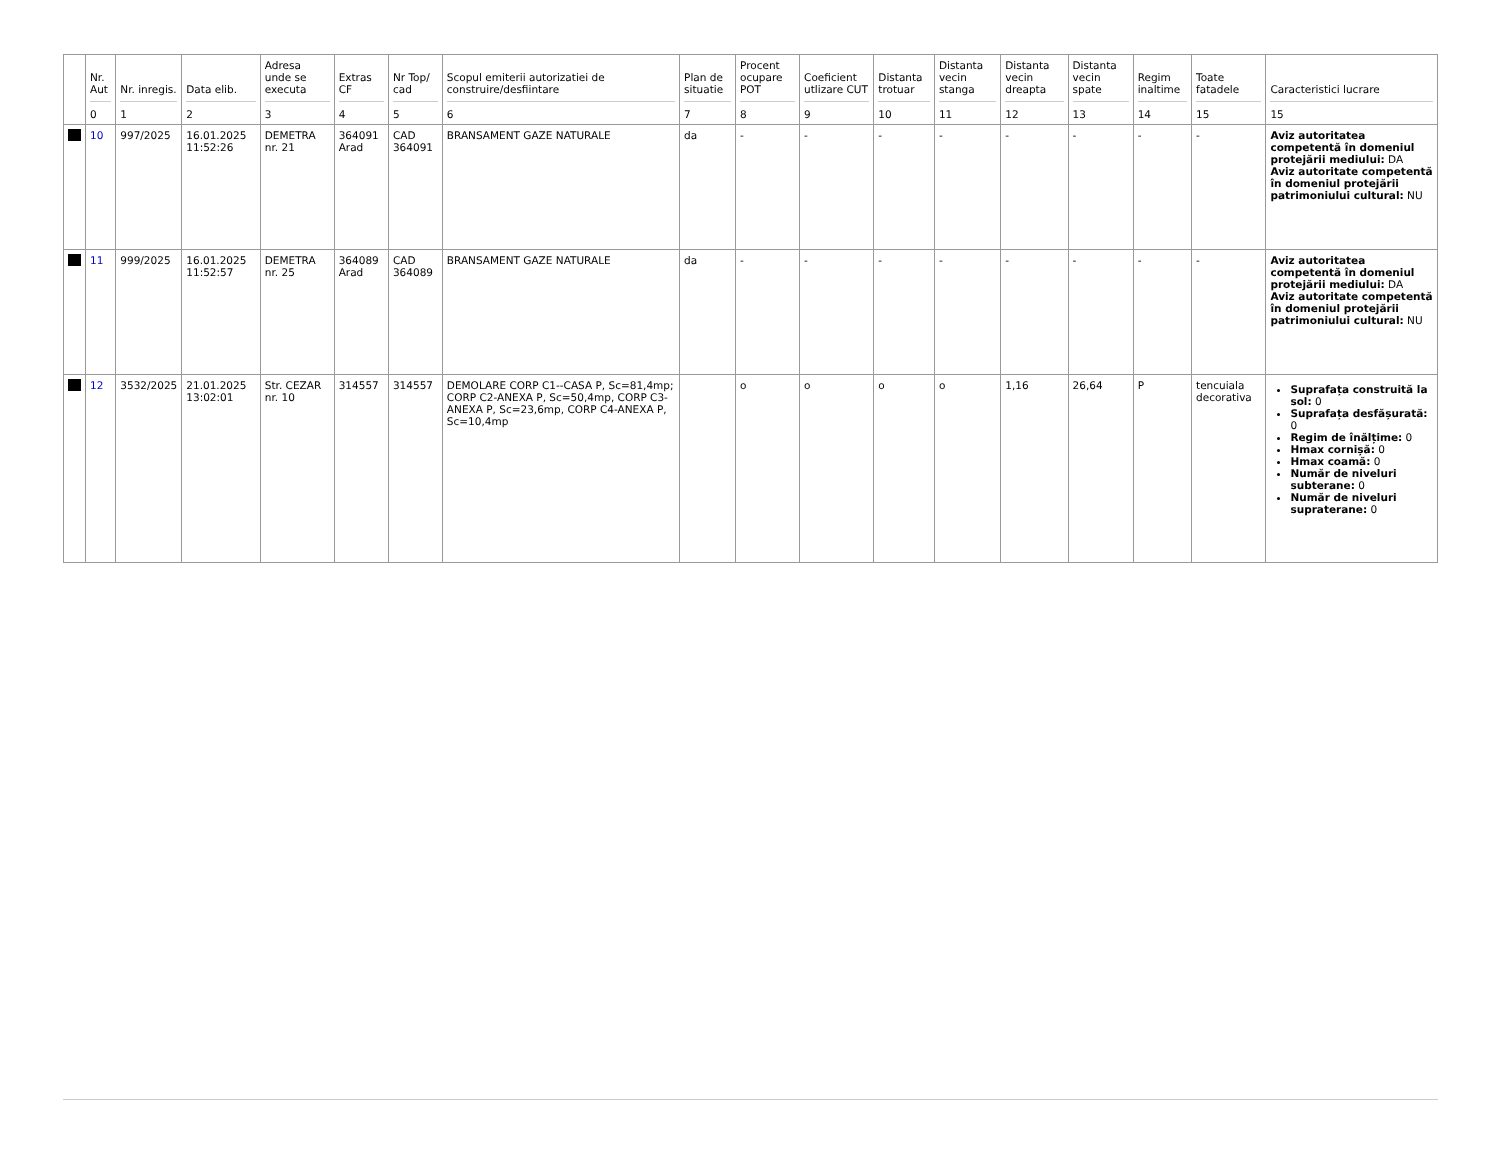| | Nr. Aut 0 | Nr. inregis. 1 | Data elib. 2 | Adresa unde se executa 3 | Extras CF 4 | Nr Top/ cad 5 | Scopul emiterii autorizatiei de construire/desfiintare 6 | Plan de situatie 7 | Procent ocupare POT 8 | Coeficient utlizare CUT 9 | Distanta trotuar 10 | Distanta vecin stanga 11 | Distanta vecin dreapta 12 | Distanta vecin spate 13 | Regim inaltime 14 | Toate fatadele 15 | Caracteristici lucrare 15 |
| --- | --- | --- | --- | --- | --- | --- | --- | --- | --- | --- | --- | --- | --- | --- | --- | --- | --- |
| | 10 | 997/2025 | 16.01.2025 11:52:26 | DEMETRA nr. 21 | 364091 Arad | CAD 364091 | BRANSAMENT GAZE NATURALE | da | - | - | - | - | - | - | - | - | Aviz autoritatea competentă în domeniul protejării mediului: DA Aviz autoritate competentă în domeniul protejării patrimoniului cultural: NU |
| | 11 | 999/2025 | 16.01.2025 11:52:57 | DEMETRA nr. 25 | 364089 Arad | CAD 364089 | BRANSAMENT GAZE NATURALE | da | - | - | - | - | - | - | - | - | Aviz autoritatea competentă în domeniul protejării mediului: DA Aviz autoritate competentă în domeniul protejării patrimoniului cultural: NU |
| | 12 | 3532/2025 | 21.01.2025 13:02:01 | Str. CEZAR nr. 10 | 314557 | 314557 | DEMOLARE CORP C1--CASA P, Sc=81,4mp; CORP C2-ANEXA P, Sc=50,4mp, CORP C3-ANEXA P, Sc=23,6mp, CORP C4-ANEXA P, Sc=10,4mp | | o | o | o | o | 1,16 | 26,64 | P | tencuiala decorativa | Suprafața construită la sol: 0 Suprafața desfășurată: 0 Regim de înălțime: 0 Hmax cornișă: 0 Hmax coamă: 0 Număr de niveluri subterane: 0 Număr de niveluri supraterane: 0 |